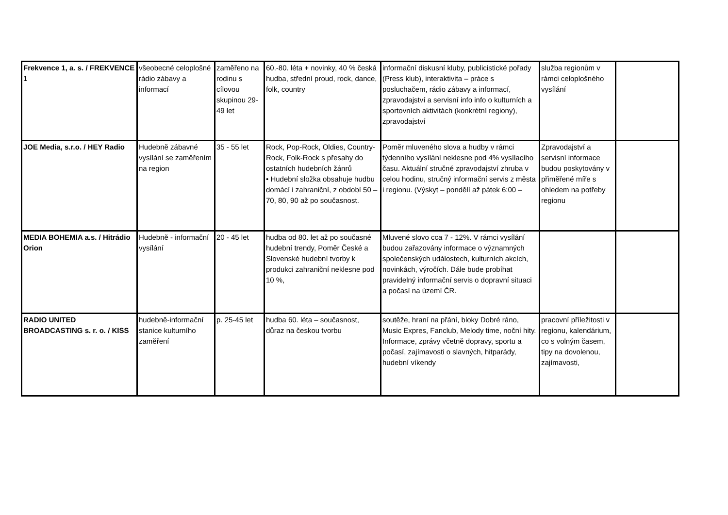| Frekvence 1, a. s. / FREKVENCE 1 | všeobecné celoplošné rádio zábavy a informací | zaměřeno na rodinu s cílovou skupinou 29-49 let | 60.-80. léta + novinky, 40 % česká hudba, střední proud, rock, dance, folk, country | informační diskusní kluby, publicistické pořady (Press klub), interaktivita – práce s posluchačem, rádio zábavy a informací, zpravodajství a servisní info info o kulturních a sportovních aktivitách (konkrétní regiony), zpravodajství | služba regionům v rámci celoplošného vysílání | |
| JOE Media, s.r.o. / HEY Radio | Hudebně zábavné vysílání se zaměřením na region | 35 - 55 let | Rock, Pop-Rock, Oldies, Country-Rock, Folk-Rock s přesahy do ostatních hudebních žánrů • Hudební složka obsahuje hudbu domácí i zahraniční, z období 50 – 70, 80, 90 až po současnost. | Poměr mluveného slova a hudby v rámci týdenního vysílání neklesne pod 4% vysílacího času. Aktuální stručné zpravodajství zhruba v celou hodinu, stručný informační servis z města i regionu. (Výskyt – pondělí až pátek 6:00 – | Zpravodajství a servisní informace budou poskytovány v přiměřené míře s ohledem na potřeby regionu | |
| MEDIA BOHEMIA a.s. / Hitrádio Orion | Hudebně - informační vysílání | 20 - 45 let | hudba od 80. let až po současné hudební trendy, Poměr České a Slovenské hudební tvorby k produkci zahraniční neklesne pod 10 %, | Mluvené slovo cca 7 - 12%. V rámci vysílání budou zařazovány informace o významných společenských událostech, kulturních akcích, novinkách, výročích. Dále bude probíhat pravidelný informační servis o dopravní situaci a počasí na území ČR. | | |
| RADIO UNITED BROADCASTING s. r. o. / KISS | hudebně-informační stanice kulturního zaměření | p. 25-45 let | hudba 60. léta – současnost, důraz na českou tvorbu | soutěže, hraní na přání, bloky Dobré ráno, Music Expres, Fanclub, Melody time, noční hity. Informace, zprávy včetně dopravy, sportu a počasí, zajímavosti o slavných, hitparády, hudební víkendy | pracovní příležitosti v regionu, kalendárium, co s volným časem, tipy na dovolenou, zajímavosti, | |